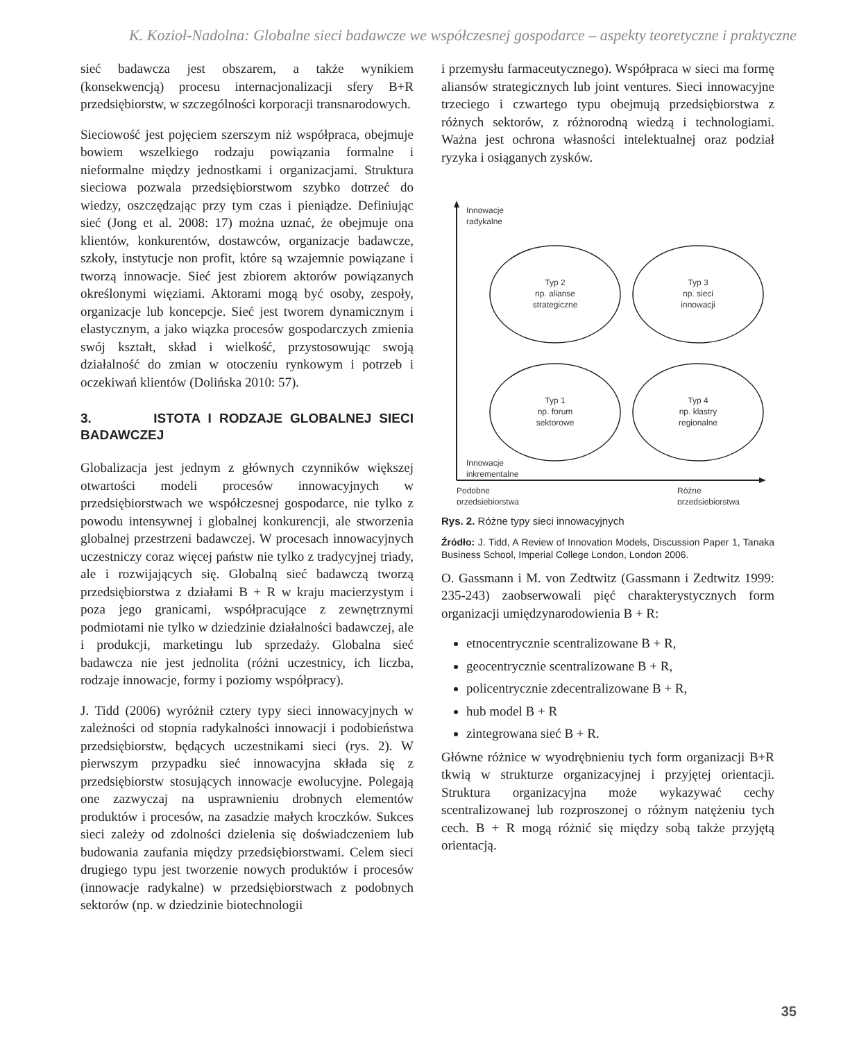K. Kozioł-Nadolna: Globalne sieci badawcze we współczesnej gospodarce – aspekty teoretyczne i praktyczne
sieć badawcza jest obszarem, a także wynikiem (konsekwencją) procesu internacjonalizacji sfery B+R przedsiębiorstw, w szczególności korporacji transnarodowych.
Sieciowość jest pojęciem szerszym niż współpraca, obejmuje bowiem wszelkiego rodzaju powiązania formalne i nieformalne między jednostkami i organizacjami. Struktura sieciowa pozwala przedsiębiorstwom szybko dotrzeć do wiedzy, oszczędzając przy tym czas i pieniądze. Definiując sieć (Jong et al. 2008: 17) można uznać, że obejmuje ona klientów, konkurentów, dostawców, organizacje badawcze, szkoły, instytucje non profit, które są wzajemnie powiązane i tworzą innowacje. Sieć jest zbiorem aktorów powiązanych określonymi więziami. Aktorami mogą być osoby, zespoły, organizacje lub koncepcje. Sieć jest tworem dynamicznym i elastycznym, a jako wiązka procesów gospodarczych zmienia swój kształt, skład i wielkość, przystosowując swoją działalność do zmian w otoczeniu rynkowym i potrzeb i oczekiwań klientów (Dolińska 2010: 57).
3. ISTOTA I RODZAJE GLOBALNEJ SIECI BADAWCZEJ
Globalizacja jest jednym z głównych czynników większej otwartości modeli procesów innowacyjnych w przedsiębiorstwach we współczesnej gospodarce, nie tylko z powodu intensywnej i globalnej konkurencji, ale stworzenia globalnej przestrzeni badawczej. W procesach innowacyjnych uczestniczy coraz więcej państw nie tylko z tradycyjnej triady, ale i rozwijających się. Globalną sieć badawczą tworzą przedsiębiorstwa z działami B + R w kraju macierzystym i poza jego granicami, współpracujące z zewnętrznymi podmiotami nie tylko w dziedzinie działalności badawczej, ale i produkcji, marketingu lub sprzedaży. Globalna sieć badawcza nie jest jednolita (różni uczestnicy, ich liczba, rodzaje innowacje, formy i poziomy współpracy).
J. Tidd (2006) wyróżnił cztery typy sieci innowacyjnych w zależności od stopnia radykalności innowacji i podobieństwa przedsiębiorstw, będących uczestnikami sieci (rys. 2). W pierwszym przypadku sieć innowacyjna składa się z przedsiębiorstw stosujących innowacje ewolucyjne. Polegają one zazwyczaj na usprawnieniu drobnych elementów produktów i procesów, na zasadzie małych kroczków. Sukces sieci zależy od zdolności dzielenia się doświadczeniem lub budowania zaufania między przedsiębiorstwami. Celem sieci drugiego typu jest tworzenie nowych produktów i procesów (innowacje radykalne) w przedsiębiorstwach z podobnych sektorów (np. w dziedzinie biotechnologii
i przemysłu farmaceutycznego). Współpraca w sieci ma formę aliansów strategicznych lub joint ventures. Sieci innowacyjne trzeciego i czwartego typu obejmują przedsiębiorstwa z różnych sektorów, z różnorodną wiedzą i technologiami. Ważna jest ochrona własności intelektualnej oraz podział ryzyka i osiąganych zysków.
Innowacje
radykalne
Typ 2
np. alianse
strategiczne
Typ 3
np. sieci
innowacji
Typ 1
np. forum
sektorowe
Typ 4
np. klastry
regionalne
Innowacje
inkrementalne
Podobne
przedsiębiorstwa
Różne
przedsiębiorstwa
Rys. 2. Różne typy sieci innowacyjnych
Źródło: J. Tidd, A Review of Innovation Models, Discussion Paper 1, Tanaka Business School, Imperial College London, London 2006.
O. Gassmann i M. von Zedtwitz (Gassmann i Zedtwitz 1999: 235-243) zaobserwowali pięć charakterystycznych form organizacji umiędzynarodowienia B + R:
etnocentrycznie scentralizowane B + R,
geocentrycznie scentralizowane B + R,
policentrycznie zdecentralizowane B + R,
hub model B + R
zintegrowana sieć B + R.
Główne różnice w wyodrębnieniu tych form organizacji B+R tkwią w strukturze organizacyjnej i przyjętej orientacji. Struktura organizacyjna może wykazywać cechy scentralizowanej lub rozproszonej o różnym natężeniu tych cech. B + R mogą różnić się między sobą także przyjętą orientacją.
35